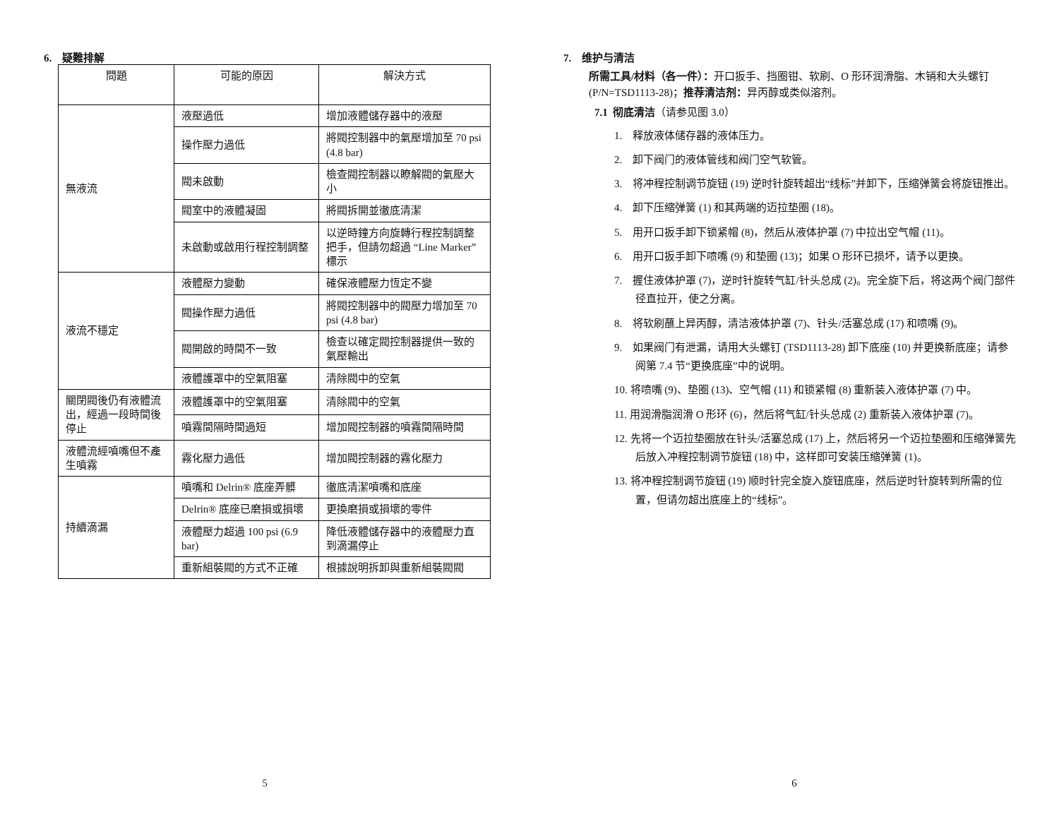6. 疑難排解
| 問題 | 可能的原因 | 解決方式 |
| --- | --- | --- |
| 無液流 | 液壓過低 | 增加液體儲存器中的液壓 |
| | 操作壓力過低 | 將閥控制器中的氣壓增加至 70 psi (4.8 bar) |
| | 閥未啟動 | 檢查閥控制器以瞭解閥的氣壓大小 |
| | 閥室中的液體凝固 | 將閥拆開並徹底清潔 |
| | 未啟動或啟用行程控制調整 | 以逆時鐘方向旋轉行程控制調整把手，但請勿超過 “Line Marker” 標示 |
| 液流不穩定 | 液體壓力變動 | 確保液體壓力恆定不變 |
| | 閥操作壓力過低 | 將閥控制器中的閥壓力增加至 70 psi (4.8 bar) |
| | 閥開啟的時間不一致 | 檢查以確定閥控制器提供一致的氣壓輸出 |
| | 液體護罩中的空氣阻塞 | 清除閥中的空氣 |
| 關閉閥後仍有液體流出，經過一段時間後停止 | 液體護罩中的空氣阻塞 | 清除閥中的空氣 |
| | 噴霧間隔時間過短 | 增加閥控制器的噴霧間隔時間 |
| 液體流經噴嘴但不產生噴霧 | 霧化壓力過低 | 增加閥控制器的霧化壓力 |
| 持續滴漏 | 噴嘴和 Delrin® 底座弄髒 | 徹底清潔噴嘴和底座 |
| | Delrin® 底座已磨損或損壞 | 更換磨損或損壞的零件 |
| | 液體壓力超過 100 psi (6.9 bar) | 降低液體儲存器中的液體壓力直到滴漏停止 |
| | 重新組裝閥的方式不正確 | 根據說明拆卸與重新組裝閥閥 |
5
7. 维护与清洁
所需工具/材料（各一件）：开口扳手、挡圈钳、软刷、O 形环润滑脂、木销和大头螺钉 (P/N=TSD1113-28)；推荐清洁剂：异丙醇或类似溶剂。
7.1 彻底清洁（请参见图 3.0）
1. 释放液体储存器的液体压力。
2. 卸下阀门的液体管线和阀门空气软管。
3. 将冲程控制调节旋钮 (19) 逆时针旋转超出“线标”并卸下，压缩弹簧会将旋钮推出。
4. 卸下压缩弹簧 (1) 和其两端的迈拉垫圈 (18)。
5. 用开口扳手卸下锁紧帽 (8)，然后从液体护罩 (7) 中拉出空气帽 (11)。
6. 用开口扳手卸下喷嘴 (9) 和垫圈 (13)；如果 O 形环已损坏，请予以更换。
7. 握住液体护罩 (7)，逆时针旋转气缸/针头总成 (2)。完全旋下后，将这两个阀门部件径直拉开，使之分离。
8. 将软刷蘸上异丙醇，清洁液体护罩 (7)、针头/活塞总成 (17) 和喷嘴 (9)。
9. 如果阀门有泄漏，请用大头螺钉 (TSD1113-28) 卸下底座 (10) 并更换新底座；请参阅第 7.4 节“更换底座”中的说明。
10. 将喷嘴 (9)、垫圈 (13)、空气帽 (11) 和锁紧帽 (8) 重新装入液体护罩 (7) 中。
11. 用润滑脂润滑 O 形环 (6)，然后将气缸/针头总成 (2) 重新装入液体护罩 (7)。
12. 先将一个迈拉垫圈放在针头/活塞总成 (17) 上，然后将另一个迈拉垫圈和压缩弹簧先后放入冲程控制调节旋钮 (18) 中，这样即可安装压缩弹簧 (1)。
13. 将冲程控制调节旋钮 (19) 顺时针完全旋入旋钮底座，然后逆时针旋转到所需的位置，但请勿超出底座上的“线标”。
6